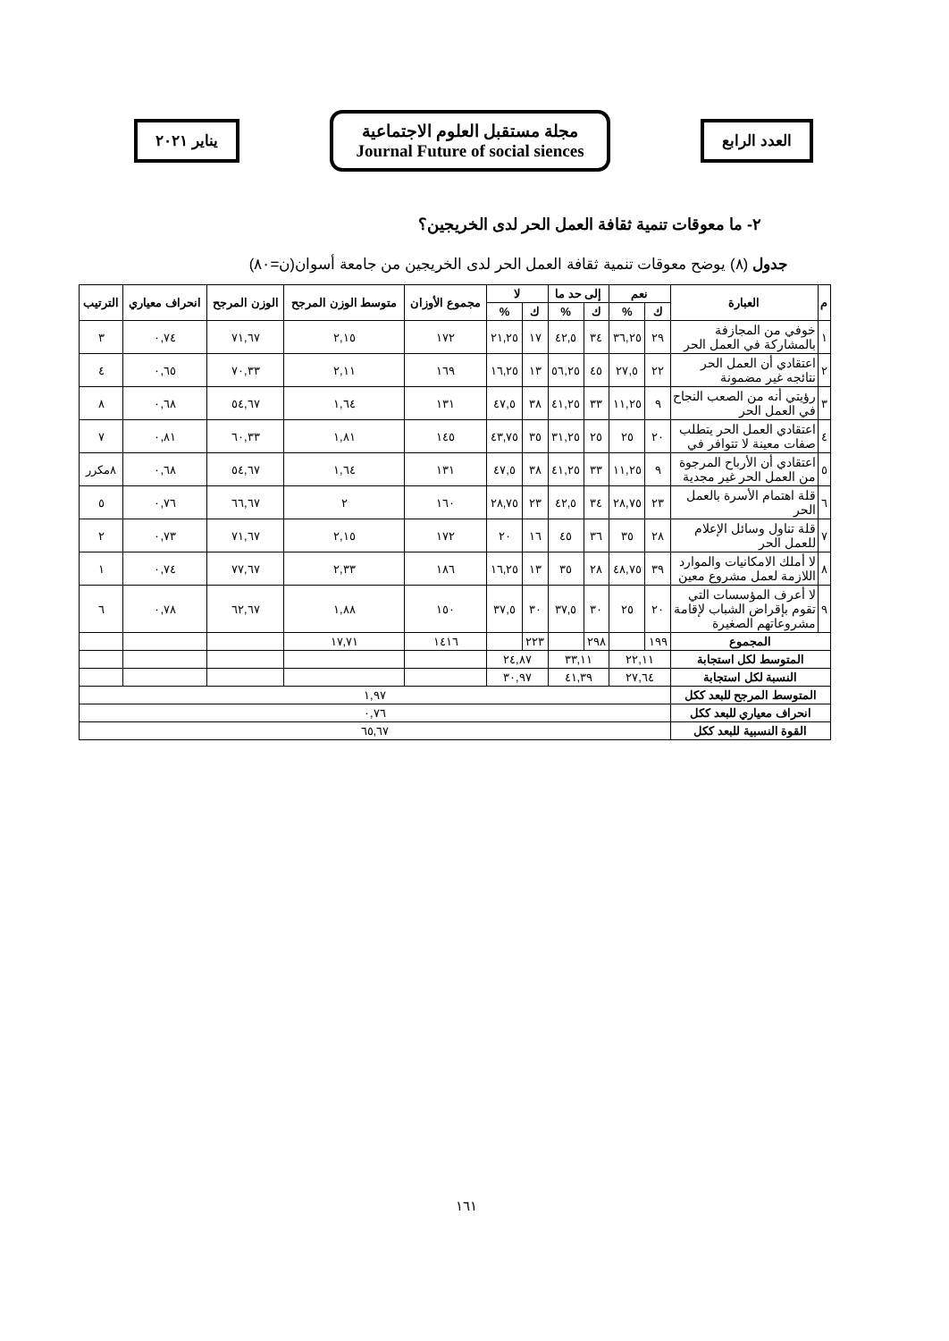العدد الرابع
مجلة مستقبل العلوم الاجتماعية
Journal Future of social siences
يناير ٢٠٢١
٢- ما معوقات تنمية ثقافة العمل الحر لدى الخريجين؟
جدول (٨) يوضح معوقات تنمية ثقافة العمل الحر لدى الخريجين من جامعة أسوان(ن=٨٠)
| م | العبارة | نعم | | إلى حد ما | | لا | | مجموع الأوزان | متوسط الوزن المرجح | الوزن المرجح | انحراف معياري | الترتيب |
| --- | --- | --- | --- | --- | --- | --- | --- | --- | --- | --- | --- | --- |
| | | ك | % | ك | % | ك | % | | | | | |
| ١ | خوفي من المجازفة بالمشاركة في العمل الحر | ٢٩ | ٣٦,٢٥ | ٣٤ | ٤٢,٥ | ١٧ | ٢١,٢٥ | ١٧٢ | ٢,١٥ | ٧١,٦٧ | ٠,٧٤ | ٣ |
| ٢ | اعتقادي أن العمل الحر نتائجه غير مضمونة | ٢٢ | ٢٧,٥ | ٤٥ | ٥٦,٢٥ | ١٣ | ١٦,٢٥ | ١٦٩ | ٢,١١ | ٧٠,٣٣ | ٠,٦٥ | ٤ |
| ٣ | رؤيتي أنه من الصعب النجاح في العمل الحر | ٩ | ١١,٢٥ | ٣٣ | ٤١,٢٥ | ٣٨ | ٤٧,٥ | ١٣١ | ١,٦٤ | ٥٤,٦٧ | ٠,٦٨ | ٨ |
| ٤ | اعتقادي العمل الحر يتطلب صفات معينة لا تتوافر في | ٢٠ | ٢٥ | ٢٥ | ٣١,٢٥ | ٣٥ | ٤٣,٧٥ | ١٤٥ | ١,٨١ | ٦٠,٣٣ | ٠,٨١ | ٧ |
| ٥ | اعتقادي أن الأرباح المرجوة من العمل الحر غير مجدية | ٩ | ١١,٢٥ | ٣٣ | ٤١,٢٥ | ٣٨ | ٤٧,٥ | ١٣١ | ١,٦٤ | ٥٤,٦٧ | ٠,٦٨ | ٨مكرر |
| ٦ | قلة اهتمام الأسرة بالعمل الحر | ٢٣ | ٢٨,٧٥ | ٣٤ | ٤٢,٥ | ٢٣ | ٢٨,٧٥ | ١٦٠ | ٢ | ٦٦,٦٧ | ٠,٧٦ | ٥ |
| ٧ | قلة تناول وسائل الإعلام للعمل الحر | ٢٨ | ٣٥ | ٣٦ | ٤٥ | ١٦ | ٢٠ | ١٧٢ | ٢,١٥ | ٧١,٦٧ | ٠,٧٣ | ٢ |
| ٨ | لا أملك الامكانيات والموارد اللازمة لعمل مشروع معين | ٣٩ | ٤٨,٧٥ | ٢٨ | ٣٥ | ١٣ | ١٦,٢٥ | ١٨٦ | ٢,٣٣ | ٧٧,٦٧ | ٠,٧٤ | ١ |
| ٩ | لا أعرف المؤسسات التي تقوم بإقراض الشباب لإقامة مشروعاتهم الصغيرة | ٢٠ | ٢٥ | ٣٠ | ٣٧,٥ | ٣٠ | ٣٧,٥ | ١٥٠ | ١,٨٨ | ٦٢,٦٧ | ٠,٧٨ | ٦ |
| المجموع | | ١٩٩ | | ٢٩٨ | | ٢٢٣ | | ١٤١٦ | ١٧,٧١ | | | |
| المتوسط لكل استجابة | | ٢٢,١١ | | ٣٣,١١ | | ٢٤,٨٧ | | | | | | |
| النسبة لكل استجابة | | ٢٧,٦٤ | | ٤١,٣٩ | | ٣٠,٩٧ | | | | | | |
| المتوسط المرجح للبعد ككل | | ١,٩٧ | | | | | | | | | | |
| انحراف معياري للبعد ككل | | ٠,٧٦ | | | | | | | | | | |
| القوة النسبية للبعد ككل | | ٦٥,٦٧ | | | | | | | | | | |
١٦١